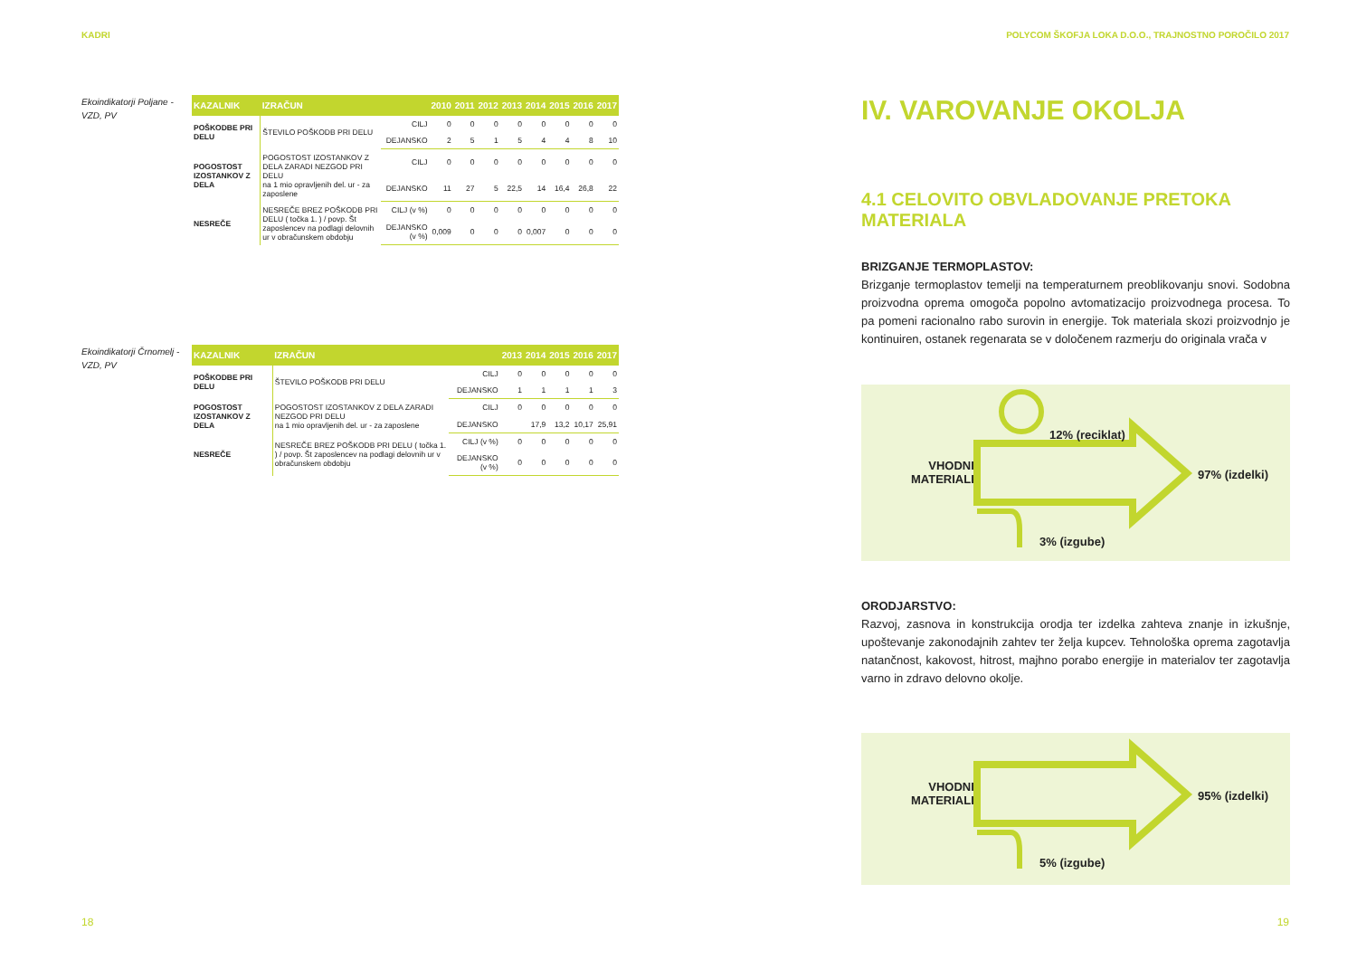KADRI
POLYCOM ŠKOFJA LOKA D.O.O., TRAJNOSTNO POROČILO 2017
Ekoindikatorji Poljane - VZD, PV
| KAZALNIK | IZRAČUN | | 2010 | 2011 | 2012 | 2013 | 2014 | 2015 | 2016 | 2017 |
| --- | --- | --- | --- | --- | --- | --- | --- | --- | --- | --- |
| POŠKODBE PRI DELU | ŠTEVILO POŠKODB PRI DELU | CILJ | 0 | 0 | 0 | 0 | 0 | 0 | 0 | 0 |
| | | DEJANSKO | 2 | 5 | 1 | 5 | 4 | 4 | 8 | 10 |
| POGOSTOST IZOSTANKOV Z DELA | POGOSTOST IZOSTANKOV Z DELA ZARADI NEZGOD PRI DELU na 1 mio opravljenih del. ur - za zaposlene | CILJ | 0 | 0 | 0 | 0 | 0 | 0 | 0 | 0 |
| | | DEJANSKO | 11 | 27 | 5 | 22,5 | 14 | 16,4 | 26,8 | 22 |
| NESREČE | NESREČE BREZ POŠKODB PRI DELU ( točka 1. ) / povp. Št zaposlencev na podlagi delovnih ur v obračunskem obdobju | CILJ (v %) | 0 | 0 | 0 | 0 | 0 | 0 | 0 | 0 |
| | | DEJANSKO (v %) | 0,009 | 0 | 0 | 0 | 0,007 | 0 | 0 | 0 |
Ekoindikatorji Črnomelj - VZD, PV
| KAZALNIK | IZRAČUN | | 2013 | 2014 | 2015 | 2016 | 2017 |
| --- | --- | --- | --- | --- | --- | --- | --- |
| POŠKODBE PRI DELU | ŠTEVILO POŠKODB PRI DELU | CILJ | 0 | 0 | 0 | 0 | 0 |
| | | DEJANSKO | 1 | 1 | 1 | 1 | 3 |
| POGOSTOST IZOSTANKOV Z DELA | POGOSTOST IZOSTANKOV Z DELA ZARADI NEZGOD PRI DELU na 1 mio opravljenih del. ur - za zaposlene | CILJ | 0 | 0 | 0 | 0 | 0 |
| | | DEJANSKO | | 17,9 | 13,2 | 10,17 | 25,91 |
| NESREČE | NESREČE BREZ POŠKODB PRI DELU ( točka 1. ) / povp. Št zaposlencev na podlagi delovnih ur v obračunskem obdobju | CILJ (v %) | 0 | 0 | 0 | 0 | 0 |
| | | DEJANSKO (v %) | 0 | 0 | 0 | 0 | 0 |
IV. VAROVANJE OKOLJA
4.1 CELOVITO OBVLADOVANJE PRETOKA MATERIALA
BRIZGANJE TERMOPLASTOV:
Brizganje termoplastov temelji na temperaturnem preoblikovanju snovi. Sodobna proizvodna oprema omogoča popolno avtomatizacijo proizvodnega procesa. To pa pomeni racionalno rabo surovin in energije. Tok materiala skozi proizvodnjo je kontinuiren, ostanek regenarata se v določenem razmerju do originala vrača v
VHODNI
MATERIALI
12% (reciklat)
97% (izdelki)
3% (izgube)
ORODJARSTVO:
Razvoj, zasnova in konstrukcija orodja ter izdelka zahteva znanje in izkušnje, upoštevanje zakonodajnih zahtev ter želja kupcev. Tehnološka oprema zagotavlja natančnost, kakovost, hitrost, majhno porabo energije in materialov ter zagotavlja varno in zdravo delovno okolje.
VHODNI
MATERIALI 95% (izdelki)
5% (izgube)
18 19